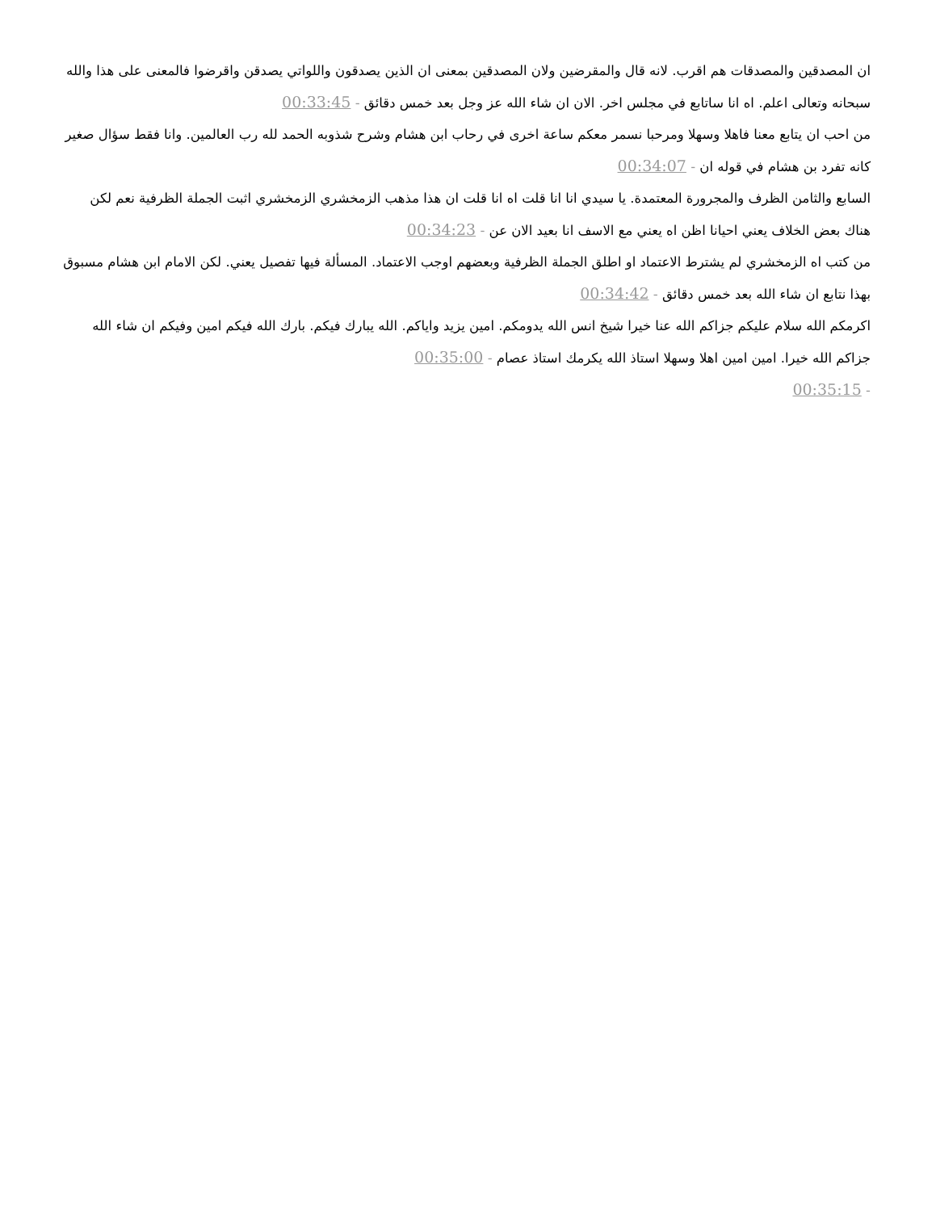ان المصدقين والمصدقات هم اقرب. لانه قال والمقرضين ولان المصدقين بمعنى ان الذين يصدقون واللواتي يصدقن واقرضوا فالمعنى على هذا والله سبحانه وتعالى اعلم. اه انا ساتابع في مجلس اخر. الان ان شاء الله عز وجل بعد خمس دقائق - 00:33:45
من احب ان يتابع معنا فاهلا وسهلا ومرحبا نسمر معكم ساعة اخرى في رحاب ابن هشام وشرح شذوبه الحمد لله رب العالمين. وانا فقط سؤال صغير كانه تفرد بن هشام في قوله ان - 00:34:07
السابع والثامن الظرف والمجرورة المعتمدة. يا سيدي انا انا قلت اه انا قلت ان هذا مذهب الزمخشري الزمخشري اثبت الجملة الظرفية نعم لكن هناك بعض الخلاف يعني احيانا اظن اه يعني مع الاسف انا بعيد الان عن - 00:34:23
من كتب اه الزمخشري لم يشترط الاعتماد او اطلق الجملة الظرفية وبعضهم اوجب الاعتماد. المسألة فيها تفصيل يعني. لكن الامام ابن هشام مسبوق بهذا نتابع ان شاء الله بعد خمس دقائق - 00:34:42
اكرمكم الله سلام عليكم جزاكم الله عنا خيرا شيخ انس الله يدومكم. امين يزيد واياكم. الله يبارك فيكم. بارك الله فيكم امين وفيكم ان شاء الله جزاكم الله خيرا. امين امين اهلا وسهلا استاذ الله يكرمك استاذ عصام - 00:35:00
- 00:35:15